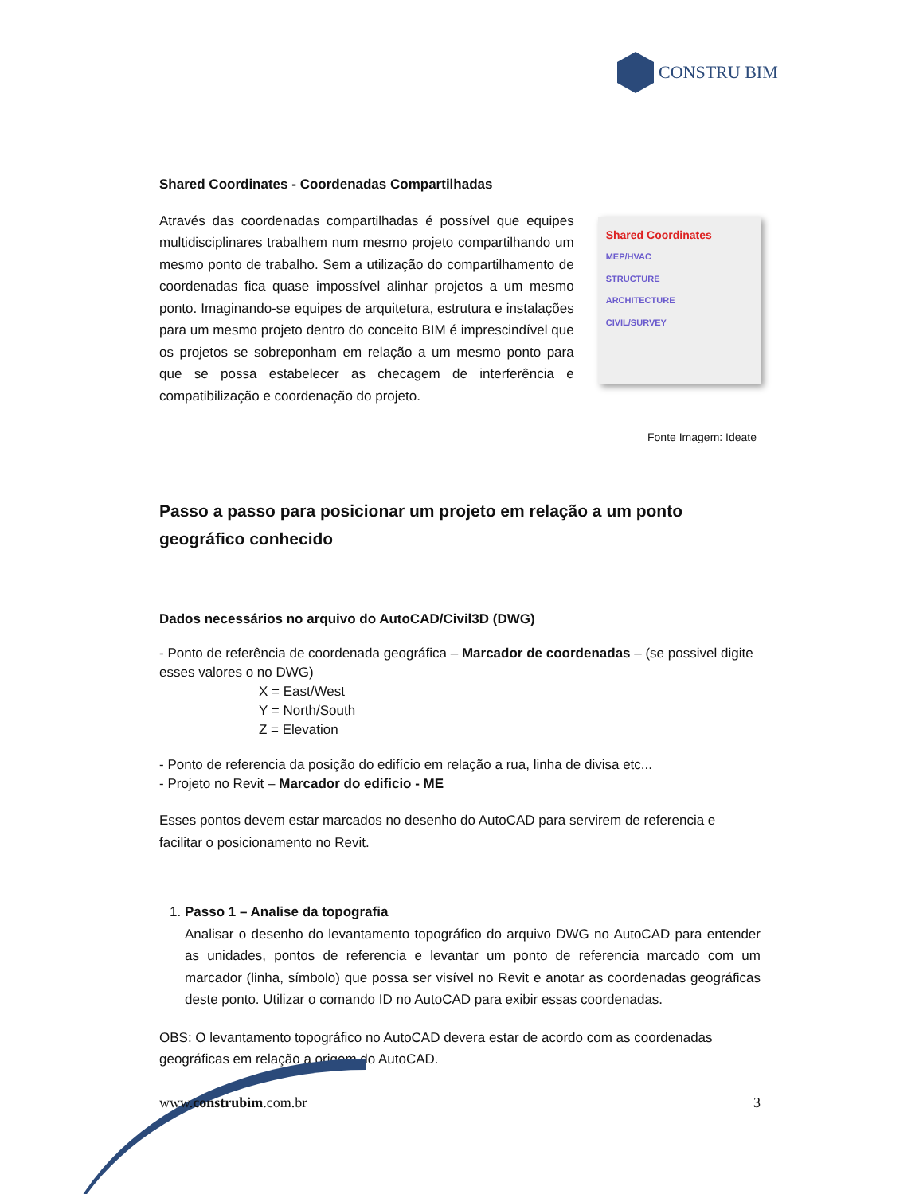CONSTRU BIM
Shared Coordinates - Coordenadas Compartilhadas
Através das coordenadas compartilhadas é possível que equipes multidisciplinares trabalhem num mesmo projeto compartilhando um mesmo ponto de trabalho. Sem a utilização do compartilhamento de coordenadas fica quase impossível alinhar projetos a um mesmo ponto. Imaginando-se equipes de arquitetura, estrutura e instalações para um mesmo projeto dentro do conceito BIM é imprescindível que os projetos se sobreponham em relação a um mesmo ponto para que se possa estabelecer as checagem de interferência e compatibilização e coordenação do projeto.
Shared Coordinates
MEP/HVAC
STRUCTURE
ARCHITECTURE
CIVIL/SURVEY
Fonte Imagem: Ideate
Passo a passo para posicionar um projeto em relação a um ponto geográfico conhecido
Dados necessários no arquivo do AutoCAD/Civil3D (DWG)
- Ponto de referência de coordenada geográfica – Marcador de coordenadas – (se possivel digite esses valores o no DWG)
X = East/West
Y = North/South
Z = Elevation
- Ponto de referencia da posição do edifício em relação a rua, linha de divisa etc...
- Projeto no Revit – Marcador do edificio - ME
Esses pontos devem estar marcados no desenho do AutoCAD para servirem de referencia e facilitar o posicionamento no Revit.
1. Passo 1 – Analise da topografia
Analisar o desenho do levantamento topográfico do arquivo DWG no AutoCAD para entender as unidades, pontos de referencia e levantar um ponto de referencia marcado com um marcador (linha, símbolo) que possa ser visível no Revit e anotar as coordenadas geográficas deste ponto. Utilizar o comando ID no AutoCAD para exibir essas coordenadas.
OBS: O levantamento topográfico no AutoCAD devera estar de acordo com as coordenadas geográficas em relação a origem do AutoCAD.
www.construbim.com.br 3